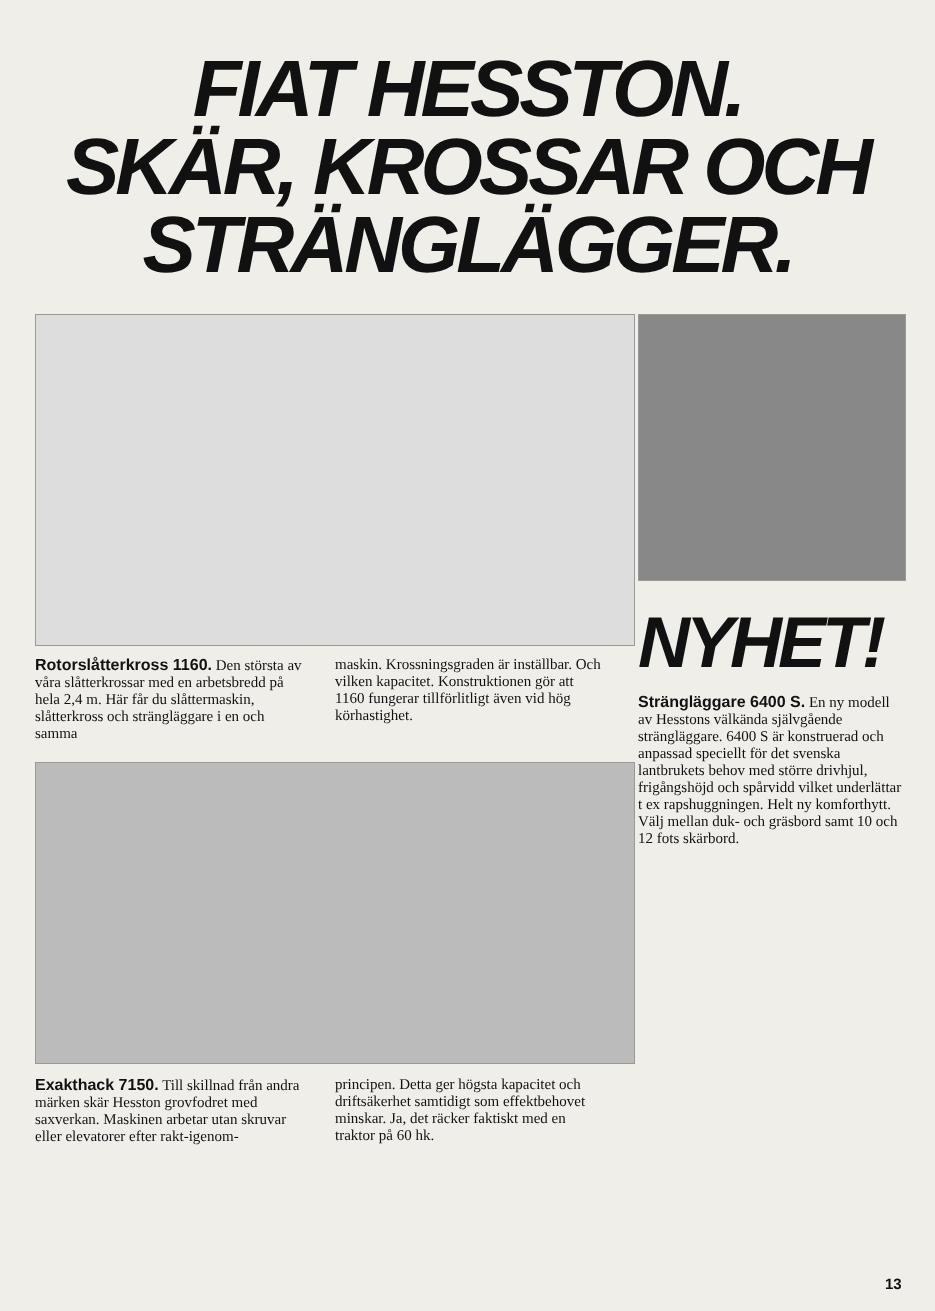FIAT HESSTON.
SKÄR, KROSSAR OCH
STRÄNGLÄGGER.
Rotorslåtterkross 1160. Den största av våra slåtterkrossar med en arbetsbredd på hela 2,4 m. Här får du slåttermaskin, slåtterkross och strängläggare i en och samma
maskin. Krossningsgraden är inställbar. Och vilken kapacitet. Konstruktionen gör att 1160 fungerar tillförlitligt även vid hög körhastighet.
Exakthack 7150. Till skillnad från andra märken skär Hesston grovfodret med saxverkan. Maskinen arbetar utan skruvar eller elevatorer efter rakt-igenom-
principen. Detta ger högsta kapacitet och driftsäkerhet samtidigt som effektbehovet minskar. Ja, det räcker faktiskt med en traktor på 60 hk.
NYHET!
Strängläggare 6400 S. En ny modell av Hesstons välkända självgående strängläggare. 6400 S är konstruerad och anpassad speciellt för det svenska lantbrukets behov med större drivhjul, frigångshöjd och spårvidd vilket underlättar t ex rapshuggningen. Helt ny komforthytt. Välj mellan duk- och gräsbord samt 10 och 12 fots skärbord.
13